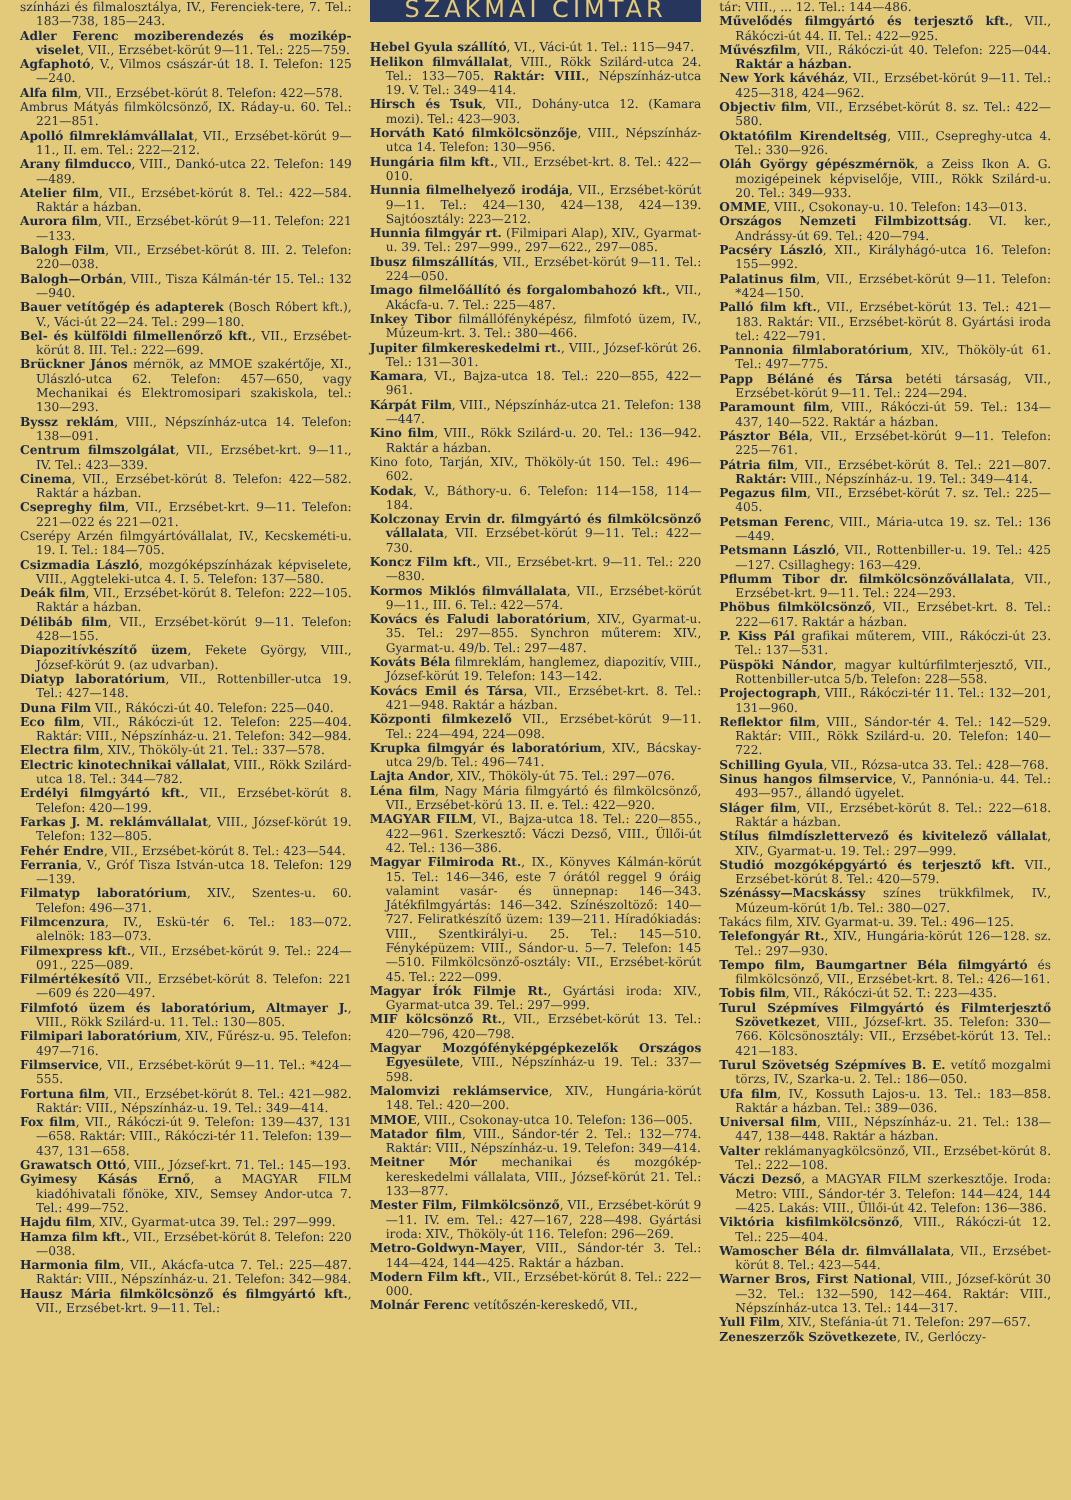színházi és filmalosztálya, IV., Ferenciek-tere, 7. Tel.: 183—738, 185—243.
Adler Ferenc moziberendezés és mozikép-viselet, VII., Erzsébet-körút 9—11. Tel.: 225—759.
Agfaphotó, V., Vilmos császár-út 18. I. Telefon: 125—240.
Alfa film, VII., Erzsébet-körút 8. Telefon: 422—578.
Ambrus Mátyás filmkölcsönző, IX. Ráday-u. 60. Tel.: 221—851.
Apolló filmreklámvállalat, VII., Erzsébet-körút 9—11., II. em. Tel.: 222—212.
Arany filmducco, VIII., Dankó-utca 22. Telefon: 149—489.
Atelier film, VII., Erzsébet-körút 8. Tel.: 422—584. Raktár a házban.
Aurora film, VII., Erzsébet-körút 9—11. Telefon: 221—133.
Balogh Film, VII., Erzsébet-körút 8. III. 2. Telefon: 220—038.
Balogh—Orbán, VIII., Tisza Kálmán-tér 15. Tel.: 132—940.
Bauer vetítőgép és adapterek (Bosch Róbert kft.), V., Váci-út 22—24. Tel.: 299—180.
Bel- és külföldi filmellenőrző kft., VII., Erzsébet-körút 8. III. Tel.: 222—699.
Brückner János mérnök, az MMOE szakértője, XI., Ulászló-utca 62. Telefon: 457—650, vagy Mechanikai és Elektromosipari szakiskola, tel.: 130—293.
Byssz reklám, VIII., Népszínház-utca 14. Telefon: 138—091.
Centrum filmszolgálat, VII., Erzsébet-krt. 9—11., IV. Tel.: 423—339.
Cinema, VII., Erzsébet-körút 8. Telefon: 422—582. Raktár a házban.
Csepreghy film, VII., Erzsébet-krt. 9—11. Telefon: 221—022 és 221—021.
Cserépy Arzén filmgyártóvállalat, IV., Kecskeméti-u. 19. I. Tel.: 184—705.
Csizmadia László, mozgóképszínházak képviselete, VIII., Aggteleki-utca 4. I. 5. Telefon: 137—580.
Deák film, VII., Erzsébet-körút 8. Telefon: 222—105. Raktár a házban.
Délibáb film, VII., Erzsébet-körút 9—11. Telefon: 428—155.
Diapozitívkészítő üzem, Fekete György, VIII., József-körút 9. (az udvarban).
Diatyp laboratórium, VII., Rottenbiller-utca 19. Tel.: 427—148.
Duna Film VII., Rákóczi-út 40. Telefon: 225—040.
Eco film, VII., Rákóczi-út 12. Telefon: 225—404. Raktár: VIII., Népszínház-u. 21. Telefon: 342—984.
Electra film, XIV., Thököly-út 21. Tel.: 337—578.
Electric kinotechnikai vállalat, VIII., Rökk Szilárd-utca 18. Tel.: 344—782.
Erdélyi filmgyártó kft., VII., Erzsébet-körút 8. Telefon: 420—199.
Farkas J. M. reklámvállalat, VIII., József-körút 19. Telefon: 132—805.
Fehér Endre, VII., Erzsébet-körút 8. Tel.: 423—544.
Ferrania, V., Gróf Tisza István-utca 18. Telefon: 129—139.
Filmatyp laboratórium, XIV., Szentes-u. 60. Telefon: 496—371.
Filmcenzura, IV., Eskü-tér 6. Tel.: 183—072. alelnök: 183—073.
Filmexpress kft., VII., Erzsébet-körút 9. Tel.: 224—091., 225—089.
Filmértékesítő VII., Erzsébet-körút 8. Telefon: 221—609 és 220—497.
Filmfotó üzem és laboratórium, Altmayer J., VIII., Rökk Szilárd-u. 11. Tel.: 130—805.
Filmipari laboratórium, XIV., Fűrész-u. 95. Telefon: 497—716.
Filmservice, VII., Erzsébet-körút 9—11. Tel.: *424—555.
Fortuna film, VII., Erzsébet-körút 8. Tel.: 421—982. Raktár: VIII., Népszínház-u. 19. Tel.: 349—414.
Fox film, VII., Rákóczi-út 9. Telefon: 139—437, 131—658. Raktár: VIII., Rákóczi-tér 11. Telefon: 139—437, 131—658.
Grawatsch Ottó, VIII., József-krt. 71. Tel.: 145—193.
Gyimesy Kásás Ernő, a MAGYAR FILM kiadóhivatali főnöke, XIV., Semsey Andor-utca 7. Tel.: 499—752.
Hajdu film, XIV., Gyarmat-utca 39. Tel.: 297—999.
Hamza film kft., VII., Erzsébet-körút 8. Telefon: 220—038.
Harmonia film, VII., Akácfa-utca 7. Tel.: 225—487. Raktár: VIII., Népszínház-u. 21. Telefon: 342—984.
Hausz Mária filmkölcsönző és filmgyártó kft., VII., Erzsébet-krt. 9—11. Tel.:
SZAKMAI CÍMTÁR
Hebel Gyula szállító, VI., Váci-út 1. Tel.: 115—947.
Helikon filmvállalat, VIII., Rökk Szilárd-utca 24. Tel.: 133—705. Raktár: VIII., Népszínház-utca 19. V. Tel.: 349—414.
Hirsch és Tsuk, VII., Dohány-utca 12. (Kamara mozi). Tel.: 423—903.
Horváth Kató filmkölcsönzője, VIII., Népszínház-utca 14. Telefon: 130—956.
Hungária film kft., VII., Erzsébet-krt. 8. Tel.: 422—010.
Hunnia filmelhelyező irodája, VII., Erzsébet-körút 9—11. Tel.: 424—130, 424—138, 424—139. Sajtóosztály: 223—212.
Hunnia filmgyár rt. (Filmipari Alap), XIV., Gyarmat-u. 39. Tel.: 297—999., 297—622., 297—085.
Ibusz filmszállítás, VII., Erzsébet-körút 9—11. Tel.: 224—050.
Imago filmelőállító és forgalombahozó kft., VII., Akácfa-u. 7. Tel.: 225—487.
Inkey Tibor filmállófényképész, filmfotó üzem, IV., Múzeum-krt. 3. Tel.: 380—466.
Jupiter filmkereskedelmi rt., VIII., József-körút 26. Tel.: 131—301.
Kamara, VI., Bajza-utca 18. Tel.: 220—855, 422—961.
Kárpát Film, VIII., Népszínház-utca 21. Telefon: 138—447.
Kino film, VIII., Rökk Szilárd-u. 20. Tel.: 136—942. Raktár a házban.
Kino foto, Tarján, XIV., Thököly-út 150. Tel.: 496—602.
Kodak, V., Báthory-u. 6. Telefon: 114—158, 114—184.
Kolczonay Ervin dr. filmgyártó és filmkölcsönző vállalata, VII. Erzsébet-körút 9—11. Tel.: 422—730.
Koncz Film kft., VII., Erzsébet-krt. 9—11. Tel.: 220—830.
Kormos Miklós filmvállalata, VII., Erzsébet-körút 9—11., III. 6. Tel.: 422—574.
Kovács és Faludi laboratórium, XIV., Gyarmat-u. 35. Tel.: 297—855. Synchron műterem: XIV., Gyarmat-u. 49/b. Tel.: 297—487.
Kováts Béla filmreklám, hanglemez, diapozitív, VIII., József-körút 19. Telefon: 143—142.
Kovács Emil és Társa, VII., Erzsébet-krt. 8. Tel.: 421—948. Raktár a házban.
Központi filmkezelő VII., Erzsébet-körút 9—11. Tel.: 224—494, 224—098.
Krupka filmgyár és laboratórium, XIV., Bácskay-utca 29/b. Tel.: 496—741.
Lajta Andor, XIV., Thököly-út 75. Tel.: 297—076.
Léna film, Nagy Mária filmgyártó és filmkölcsönző, VII., Erzsébet-körú 13. II. e. Tel.: 422—920.
MAGYAR FILM, VI., Bajza-utca 18. Tel.: 220—855., 422—961. Szerkesztő: Váczi Dezső, VIII., Üllői-út 42. Tel.: 136—386.
Magyar Filmiroda Rt., IX., Könyves Kálmán-körút 15. Tel.: 146—346, este 7 órától reggel 9 óráig valamint vasár- és ünnepnap: 146—343. Játékfilmgyártás: 146—342. Színészoltöző: 140—727. Feliratkészítő üzem: 139—211. Híradókiadás: VIII., Szentkirályi-u. 25. Tel.: 145—510. Fényképüzem: VIII., Sándor-u. 5—7. Telefon: 145—510. Filmkölcsönző-osztály: VII., Erzsébet-körút 45. Tel.: 222—099.
Magyar Írók Filmje Rt., Gyártási iroda: XIV., Gyarmat-utca 39. Tel.: 297—999.
MIF kölcsönző Rt., VII., Erzsébet-körút 13. Tel.: 420—796, 420—798.
Magyar Mozgófényképgépkezelők Országos Egyesülete, VIII., Népszínház-u 19. Tel.: 337—598.
Malomvizi reklámservice, XIV., Hungária-körút 148. Tel.: 420—200.
MMOE, VIII., Csokonay-utca 10. Telefon: 136—005.
Matador film, VIII., Sándor-tér 2. Tel.: 132—774. Raktár: VIII., Népszínház-u. 19. Telefon: 349—414.
Meitner Mór mechanikai és mozgókép-kereskedelmi vállalata, VIII., József-körút 21. Tel.: 133—877.
Mester Film, Filmkölcsönző, VII., Erzsébet-körút 9—11. IV. em. Tel.: 427—167, 228—498. Gyártási iroda: XIV., Thököly-út 116. Telefon: 296—269.
Metro-Goldwyn-Mayer, VIII., Sándor-tér 3. Tel.: 144—424, 144—425. Raktár a házban.
Modern Film kft., VII., Erzsébet-körút 8. Tel.: 222—000.
Molnár Ferenc vetítőszén-kereskedő, VII.,
tár: VIII., ... 12. Tel.: 144—486.
Művelődés filmgyártó és terjesztő kft., VII., Rákóczi-út 44. II. Tel.: 422—925.
Művészfilm, VII., Rákóczi-út 40. Telefon: 225—044. Raktár a házban.
New York kávéház, VII., Erzsébet-körút 9—11. Tel.: 425—318, 424—962.
Objectiv film, VII., Erzsébet-körút 8. sz. Tel.: 422—580.
Oktatófilm Kirendeltség, VIII., Csepreghy-utca 4. Tel.: 330—926.
Oláh György gépészmérnök, a Zeiss Ikon A. G. mozigépeinek képviselője, VIII., Rökk Szilárd-u. 20. Tel.: 349—933.
OMME, VIII., Csokonay-u. 10. Telefon: 143—013.
Országos Nemzeti Filmbizottság. VI. ker., Andrássy-út 69. Tel.: 420—794.
Pacséry László, XII., Királyhágó-utca 16. Telefon: 155—992.
Palatinus film, VII., Erzsébet-körút 9—11. Telefon: *424—150.
Palló film kft., VII., Erzsébet-körút 13. Tel.: 421—183. Raktár: VII., Erzsébet-körút 8. Gyártási iroda tel.: 422—791.
Pannonia filmlaboratórium, XIV., Thököly-út 61. Tel.: 497—775.
Papp Béláné és Társa betéti társaság, VII., Erzsébet-körút 9—11. Tel.: 224—294.
Paramount film, VIII., Rákóczi-út 59. Tel.: 134—437, 140—522. Raktár a házban.
Pásztor Béla, VII., Erzsébet-körút 9—11. Telefon: 225—761.
Pátria film, VII., Erzsébet-körút 8. Tel.: 221—807. Raktár: VIII., Népszínház-u. 19. Tel.: 349—414.
Pegazus film, VII., Erzsébet-körút 7. sz. Tel.: 225—405.
Petsman Ferenc, VIII., Mária-utca 19. sz. Tel.: 136—449.
Petsmann László, VII., Rottenbiller-u. 19. Tel.: 425—127. Csillaghegy: 163—429.
Pflumm Tibor dr. filmkölcsönzővállalata, VII., Erzsébet-krt. 9—11. Tel.: 224—293.
Phöbus filmkölcsönző, VII., Erzsébet-krt. 8. Tel.: 222—617. Raktár a házban.
P. Kiss Pál grafikai műterem, VIII., Rákóczi-út 23. Tel.: 137—531.
Püspöki Nándor, magyar kultúrfilmterjesztő, VII., Rottenbiller-utca 5/b. Telefon: 228—558.
Projectograph, VIII., Rákóczi-tér 11. Tel.: 132—201, 131—960.
Reflektor film, VIII., Sándor-tér 4. Tel.: 142—529. Raktár: VIII., Rökk Szilárd-u. 20. Telefon: 140—722.
Schilling Gyula, VII., Rózsa-utca 33. Tel.: 428—768.
Sinus hangos filmservice, V., Pannónia-u. 44. Tel.: 493—957., állandó ügyelet.
Sláger film, VII., Erzsébet-körút 8. Tel.: 222—618. Raktár a házban.
Stílus filmdíszlettervező és kivitelező vállalat, XIV., Gyarmat-u. 19. Tel.: 297—999.
Studió mozgóképgyártó és terjesztő kft. VII., Erzsébet-körút 8. Tel.: 420—579.
Szénássy—Macskássy színes trükkfilmek, IV., Múzeum-körút 1/b. Tel.: 380—027.
Takács film, XIV. Gyarmat-u. 39. Tel.: 496—125.
Telefongyár Rt., XIV., Hungária-körút 126—128. sz. Tel.: 297—930.
Tempo film, Baumgartner Béla filmgyártó és filmkölcsönző, VII., Erzsébet-krt. 8. Tel.: 426—161.
Tobis film, VII., Rákóczi-út 52. T.: 223—435.
Turul Szépmíves Filmgyártó és Filmterjesztő Szövetkezet, VIII., József-krt. 35. Telefon: 330—766. Kölcsönosztály: VII., Erzsébet-körút 13. Tel.: 421—183.
Turul Szövetség Szépmíves B. E. vetítő mozgalmi törzs, IV., Szarka-u. 2. Tel.: 186—050.
Ufa film, IV., Kossuth Lajos-u. 13. Tel.: 183—858. Raktár a házban. Tel.: 389—036.
Universal film, VIII., Népszínház-u. 21. Tel.: 138—447, 138—448. Raktár a házban.
Valter reklámanyagkölcsönző, VII., Erzsébet-körút 8. Tel.: 222—108.
Váczi Dezső, a MAGYAR FILM szerkesztője. Iroda: Metro: VIII., Sándor-tér 3. Telefon: 144—424, 144—425. Lakás: VIII., Üllői-út 42. Telefon: 136—386.
Viktória kisfilmkölcsönző, VIII., Rákóczi-út 12. Tel.: 225—404.
Wamoscher Béla dr. filmvállalata, VII., Erzsébet-körút 8. Tel.: 423—544.
Warner Bros, First National, VIII., József-körút 30—32. Tel.: 132—590, 142—464. Raktár: VIII., Népszínház-utca 13. Tel.: 144—317.
Yull Film, XIV., Stefánia-út 71. Telefon: 297—657.
Zeneszerzők Szövetkezete, IV., Gerlóczy-